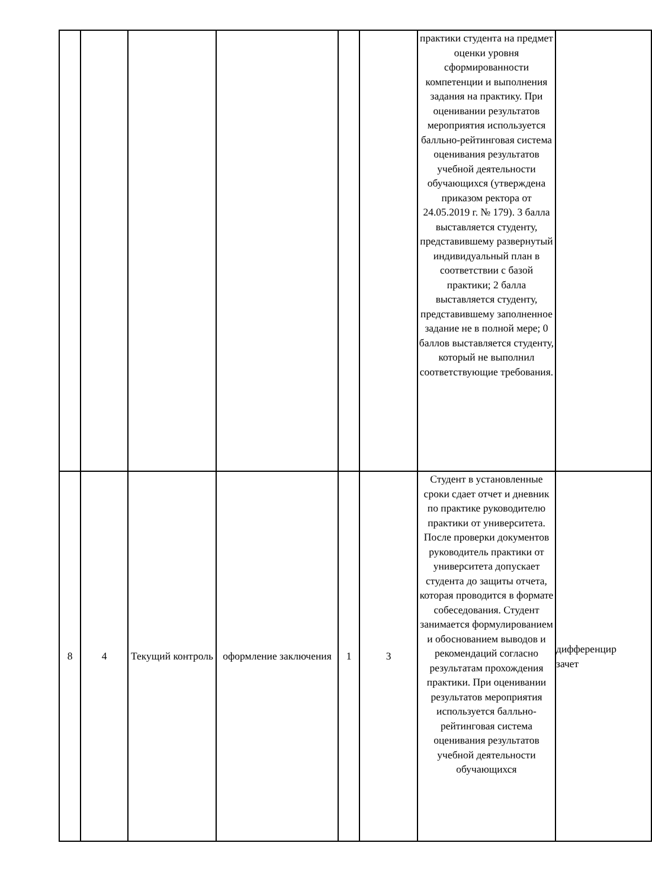| | | | | | | практики студента на предмет оценки уровня сформированности компетенции и выполнения задания на практику. При оценивании результатов мероприятия используется балльно-рейтинговая система оценивания результатов учебной деятельности обучающихся (утверждена приказом ректора от 24.05.2019 г. № 179). 3 балла выставляется студенту, представившему развернутый индивидуальный план в соответствии с базой практики; 2 балла выставляется студенту, представившему заполненное задание не в полной мере; 0 баллов выставляется студенту, который не выполнил соответствующие требования. | |
| 8 | 4 | Текущий контроль | оформление заключения | 1 | 3 | Студент в установленные сроки сдает отчет и дневник по практике руководителю практики от университета. После проверки документов руководитель практики от университета допускает студента до защиты отчета, которая проводится в формате собеседования. Студент занимается формулированием и обоснованием выводов и рекомендаций согласно результатам прохождения практики. При оценивании результатов мероприятия используется балльно-рейтинговая система оценивания результатов учебной деятельности обучающихся | дифференцир зачет |